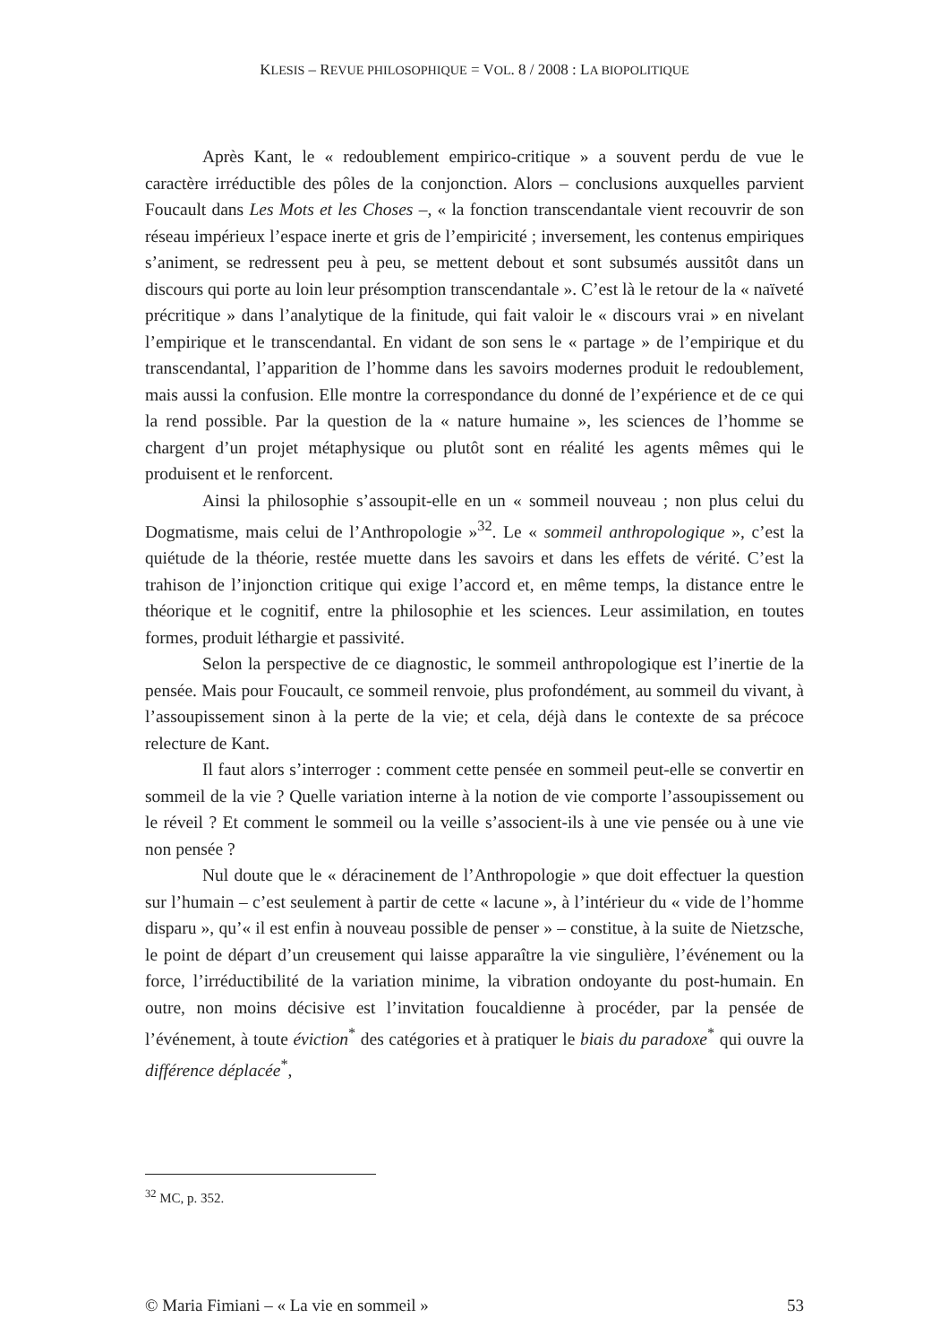KLESIS – REVUE PHILOSOPHIQUE = VOL. 8 / 2008 : LA BIOPOLITIQUE
Après Kant, le « redoublement empirico-critique » a souvent perdu de vue le caractère irréductible des pôles de la conjonction. Alors – conclusions auxquelles parvient Foucault dans Les Mots et les Choses –, « la fonction transcendantale vient recouvrir de son réseau impérieux l’espace inerte et gris de l’empiricité ; inversement, les contenus empiriques s’animent, se redressent peu à peu, se mettent debout et sont subsumés aussitôt dans un discours qui porte au loin leur présomption transcendantale ». C’est là le retour de la « naïveté précritique » dans l’analytique de la finitude, qui fait valoir le « discours vrai » en nivelant l’empirique et le transcendantal. En vidant de son sens le « partage » de l’empirique et du transcendantal, l’apparition de l’homme dans les savoirs modernes produit le redoublement, mais aussi la confusion. Elle montre la correspondance du donné de l’expérience et de ce qui la rend possible. Par la question de la « nature humaine », les sciences de l’homme se chargent d’un projet métaphysique ou plutôt sont en réalité les agents mêmes qui le produisent et le renforcent.
Ainsi la philosophie s’assoupit-elle en un « sommeil nouveau ; non plus celui du Dogmatisme, mais celui de l’Anthropologie »<sup>32</sup>. Le « sommeil anthropologique », c’est la quiétude de la théorie, restée muette dans les savoirs et dans les effets de vérité. C’est la trahison de l’injonction critique qui exige l’accord et, en même temps, la distance entre le théorique et le cognitif, entre la philosophie et les sciences. Leur assimilation, en toutes formes, produit léthargie et passivité.
Selon la perspective de ce diagnostic, le sommeil anthropologique est l’inertie de la pensée. Mais pour Foucault, ce sommeil renvoie, plus profondément, au sommeil du vivant, à l’assoupissement sinon à la perte de la vie; et cela, déjà dans le contexte de sa précoce relecture de Kant.
Il faut alors s’interroger : comment cette pensée en sommeil peut-elle se convertir en sommeil de la vie ? Quelle variation interne à la notion de vie comporte l’assoupissement ou le réveil ? Et comment le sommeil ou la veille s’associent-ils à une vie pensée ou à une vie non pensée ?
Nul doute que le « déracinement de l’Anthropologie » que doit effectuer la question sur l’humain – c’est seulement à partir de cette « lacune », à l’intérieur du « vide de l’homme disparu », qu’« il est enfin à nouveau possible de penser » – constitue, à la suite de Nietzsche, le point de départ d’un creusement qui laisse apparaître la vie singulière, l’événement ou la force, l’irréductibilité de la variation minime, la vibration ondoyante du post-humain. En outre, non moins décisive est l’invitation foucaldienne à procéder, par la pensée de l’événement, à toute éviction<sup>*</sup> des catégories et à pratiquer le biais du paradoxe<sup>*</sup> qui ouvre la différence déplacée<sup>*</sup>,
<sup>32</sup> MC, p. 352.
© Maria Fimiani – « La vie en sommeil » 53